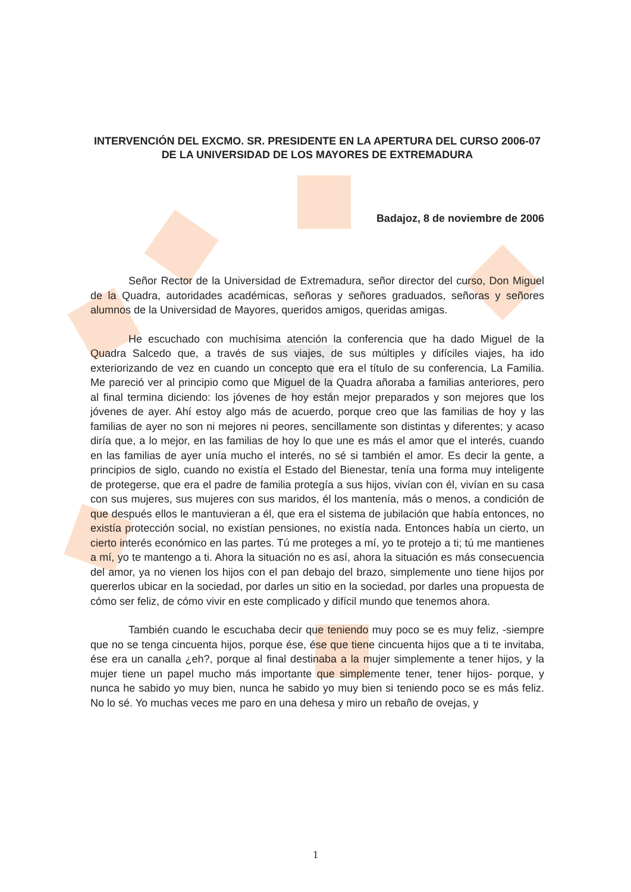INTERVENCIÓN DEL EXCMO. SR. PRESIDENTE EN LA APERTURA DEL CURSO 2006-07 DE LA UNIVERSIDAD DE LOS MAYORES DE EXTREMADURA
Badajoz, 8 de noviembre de 2006
Señor Rector de la Universidad de Extremadura, señor director del curso, Don Miguel de la Quadra, autoridades académicas, señoras y señores graduados, señoras y señores alumnos de la Universidad de Mayores, queridos amigos, queridas amigas.
He escuchado con muchísima atención la conferencia que ha dado Miguel de la Quadra Salcedo que, a través de sus viajes, de sus múltiples y difíciles viajes, ha ido exteriorizando de vez en cuando un concepto que era el título de su conferencia, La Familia. Me pareció ver al principio como que Miguel de la Quadra añoraba a familias anteriores, pero al final termina diciendo: los jóvenes de hoy están mejor preparados y son mejores que los jóvenes de ayer. Ahí estoy algo más de acuerdo, porque creo que las familias de hoy y las familias de ayer no son ni mejores ni peores, sencillamente son distintas y diferentes; y acaso diría que, a lo mejor, en las familias de hoy lo que une es más el amor que el interés, cuando en las familias de ayer unía mucho el interés, no sé si también el amor. Es decir la gente, a principios de siglo, cuando no existía el Estado del Bienestar, tenía una forma muy inteligente de protegerse, que era el padre de familia protegía a sus hijos, vivían con él, vivían en su casa con sus mujeres, sus mujeres con sus maridos, él los mantenía, más o menos, a condición de que después ellos le mantuvieran a él, que era el sistema de jubilación que había entonces, no existía protección social, no existían pensiones, no existía nada. Entonces había un cierto, un cierto interés económico en las partes. Tú me proteges a mí, yo te protejo a ti; tú me mantienes a mí, yo te mantengo a ti. Ahora la situación no es así, ahora la situación es más consecuencia del amor, ya no vienen los hijos con el pan debajo del brazo, simplemente uno tiene hijos por quererlos ubicar en la sociedad, por darles un sitio en la sociedad, por darles una propuesta de cómo ser feliz, de cómo vivir en este complicado y difícil mundo que tenemos ahora.
También cuando le escuchaba decir que teniendo muy poco se es muy feliz, -siempre que no se tenga cincuenta hijos, porque ése, ése que tiene cincuenta hijos que a ti te invitaba, ése era un canalla ¿eh?, porque al final destinaba a la mujer simplemente a tener hijos, y la mujer tiene un papel mucho más importante que simplemente tener, tener hijos- porque, y nunca he sabido yo muy bien, nunca he sabido yo muy bien si teniendo poco se es más feliz. No lo sé. Yo muchas veces me paro en una dehesa y miro un rebaño de ovejas, y
1